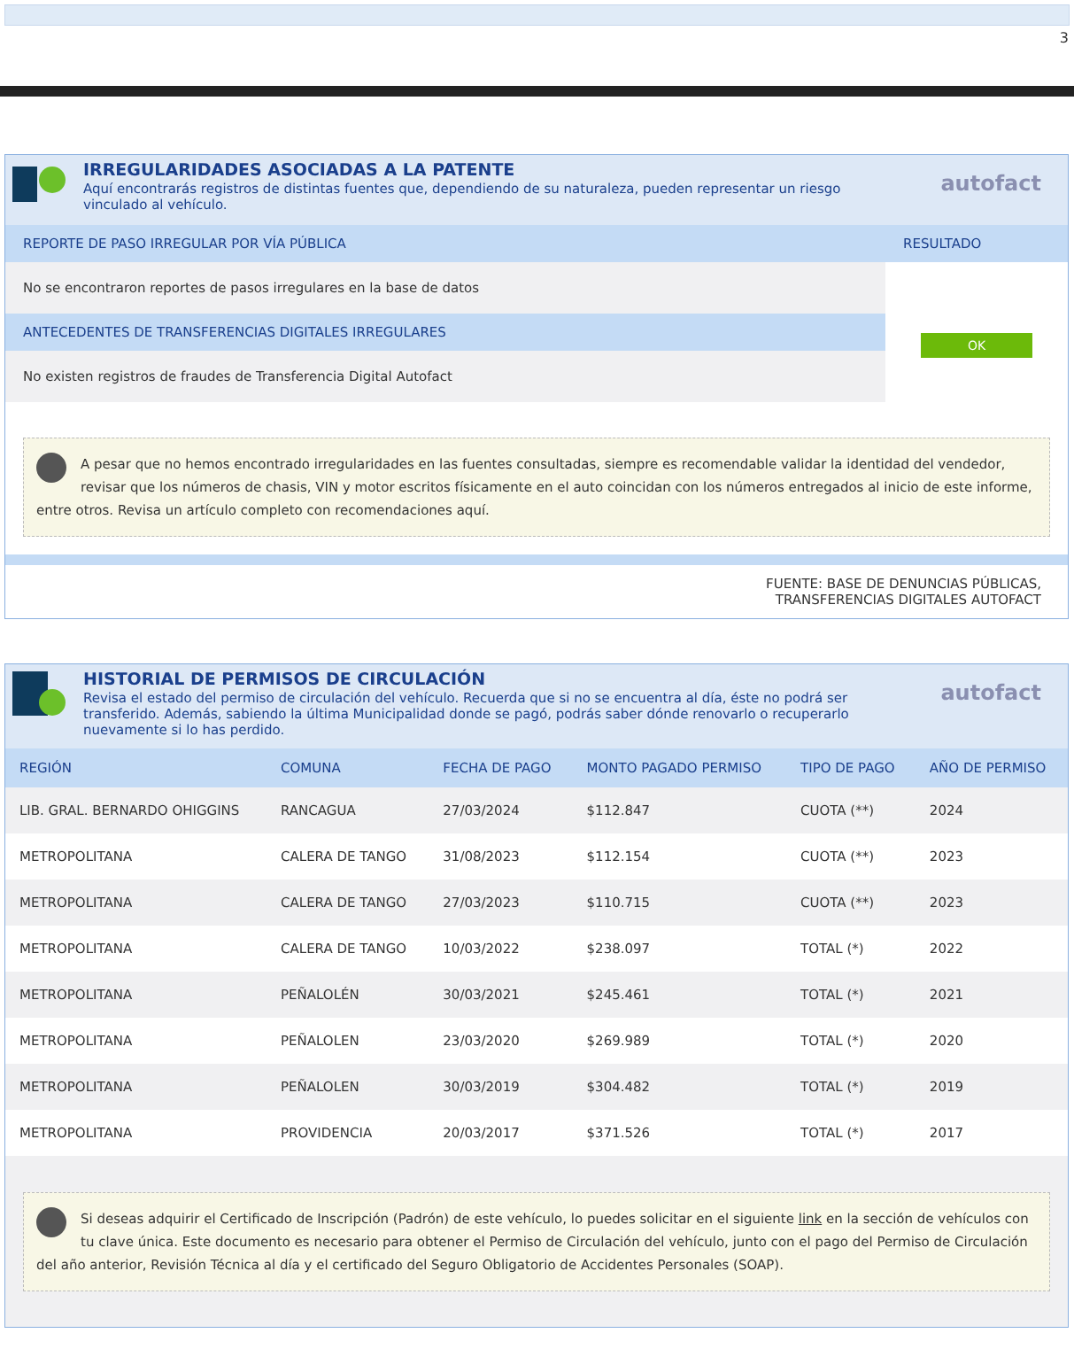3
IRREGULARIDADES ASOCIADAS A LA PATENTE
Aquí encontrarás registros de distintas fuentes que, dependiendo de su naturaleza, pueden representar un riesgo vinculado al vehículo.
autofact
REPORTE DE PASO IRREGULAR POR VÍA PÚBLICA
No se encontraron reportes de pasos irregulares en la base de datos
ANTECEDENTES DE TRANSFERENCIAS DIGITALES IRREGULARES
No existen registros de fraudes de Transferencia Digital Autofact
RESULTADO
OK
A pesar que no hemos encontrado irregularidades en las fuentes consultadas, siempre es recomendable validar la identidad del vendedor, revisar que los números de chasis, VIN y motor escritos físicamente en el auto coincidan con los números entregados al inicio de este informe, entre otros. Revisa un artículo completo con recomendaciones aquí.
FUENTE: BASE DE DENUNCIAS PÚBLICAS,
TRANSFERENCIAS DIGITALES AUTOFACT
HISTORIAL DE PERMISOS DE CIRCULACIÓN
Revisa el estado del permiso de circulación del vehículo. Recuerda que si no se encuentra al día, éste no podrá ser transferido. Además, sabiendo la última Municipalidad donde se pagó, podrás saber dónde renovarlo o recuperarlo nuevamente si lo has perdido.
autofact
| REGIÓN | COMUNA | FECHA DE PAGO | MONTO PAGADO PERMISO | TIPO DE PAGO | AÑO DE PERMISO |
| --- | --- | --- | --- | --- | --- |
| LIB. GRAL. BERNARDO OHIGGINS | RANCAGUA | 27/03/2024 | $112.847 | CUOTA (**) | 2024 |
| METROPOLITANA | CALERA DE TANGO | 31/08/2023 | $112.154 | CUOTA (**) | 2023 |
| METROPOLITANA | CALERA DE TANGO | 27/03/2023 | $110.715 | CUOTA (**) | 2023 |
| METROPOLITANA | CALERA DE TANGO | 10/03/2022 | $238.097 | TOTAL (*) | 2022 |
| METROPOLITANA | PEÑALOLÉN | 30/03/2021 | $245.461 | TOTAL (*) | 2021 |
| METROPOLITANA | PEÑALOLEN | 23/03/2020 | $269.989 | TOTAL (*) | 2020 |
| METROPOLITANA | PEÑALOLEN | 30/03/2019 | $304.482 | TOTAL (*) | 2019 |
| METROPOLITANA | PROVIDENCIA | 20/03/2017 | $371.526 | TOTAL (*) | 2017 |
Si deseas adquirir el Certificado de Inscripción (Padrón) de este vehículo, lo puedes solicitar en el siguiente link en la sección de vehículos con tu clave única. Este documento es necesario para obtener el Permiso de Circulación del vehículo, junto con el pago del Permiso de Circulación del año anterior, Revisión Técnica al día y el certificado del Seguro Obligatorio de Accidentes Personales (SOAP).